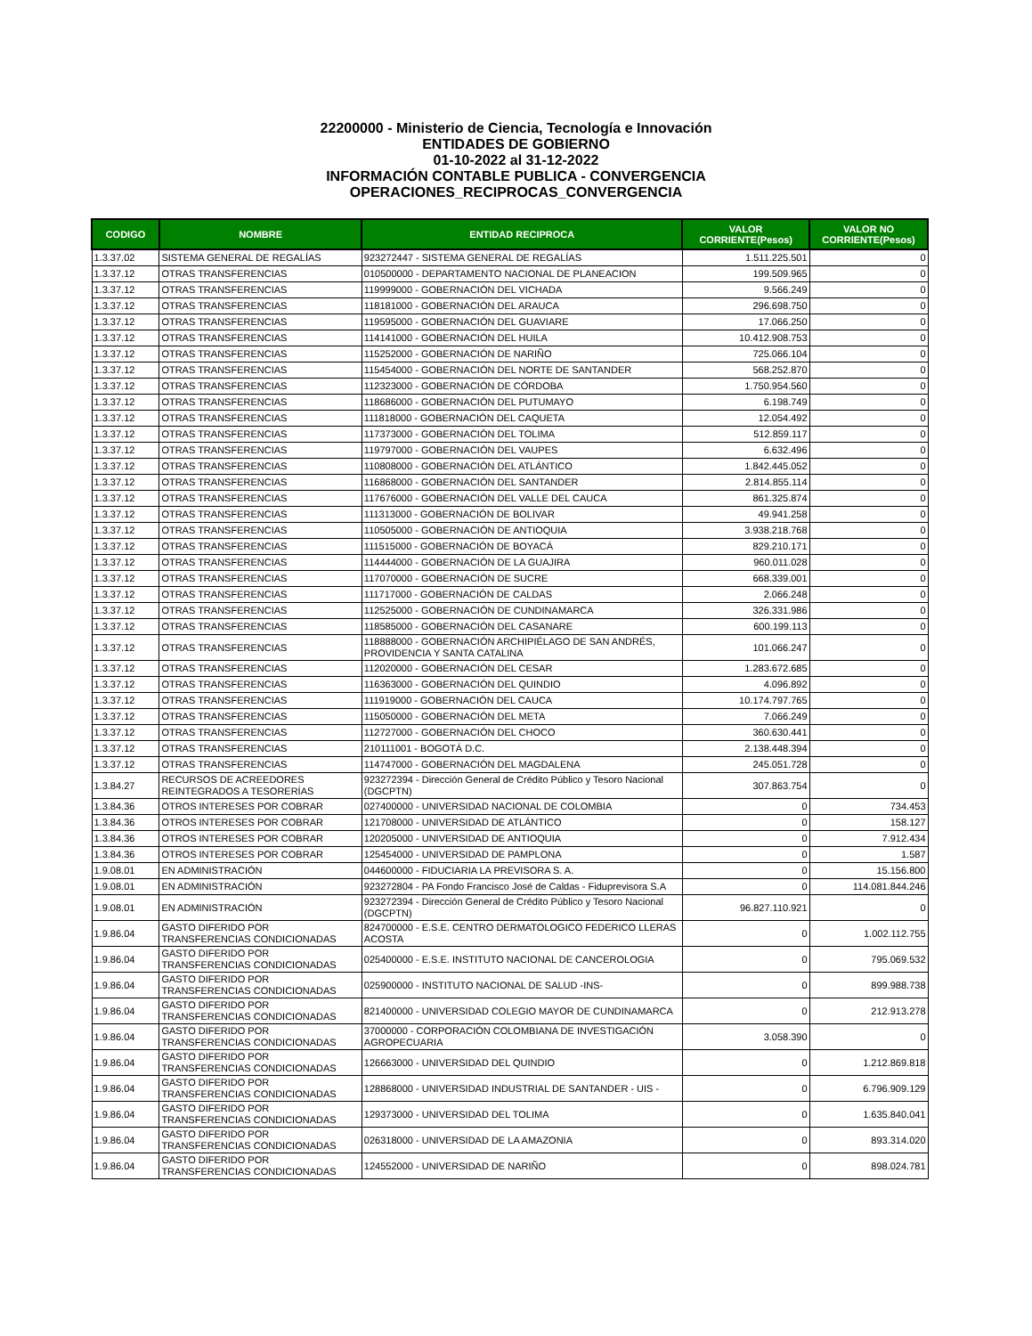22200000 - Ministerio de Ciencia, Tecnología e Innovación
ENTIDADES DE GOBIERNO
01-10-2022 al 31-12-2022
INFORMACIÓN CONTABLE PUBLICA - CONVERGENCIA
OPERACIONES_RECIPROCAS_CONVERGENCIA
| CODIGO | NOMBRE | ENTIDAD RECIPROCA | VALOR CORRIENTE(Pesos) | VALOR NO CORRIENTE(Pesos) |
| --- | --- | --- | --- | --- |
| 1.3.37.02 | SISTEMA GENERAL DE REGALÍAS | 923272447 - SISTEMA GENERAL DE REGALÍAS | 1.511.225.501 | 0 |
| 1.3.37.12 | OTRAS TRANSFERENCIAS | 010500000 - DEPARTAMENTO NACIONAL DE PLANEACION | 199.509.965 | 0 |
| 1.3.37.12 | OTRAS TRANSFERENCIAS | 119999000 - GOBERNACIÓN DEL VICHADA | 9.566.249 | 0 |
| 1.3.37.12 | OTRAS TRANSFERENCIAS | 118181000 - GOBERNACIÓN DEL ARAUCA | 296.698.750 | 0 |
| 1.3.37.12 | OTRAS TRANSFERENCIAS | 119595000 - GOBERNACIÓN DEL GUAVIARE | 17.066.250 | 0 |
| 1.3.37.12 | OTRAS TRANSFERENCIAS | 114141000 - GOBERNACIÓN DEL HUILA | 10.412.908.753 | 0 |
| 1.3.37.12 | OTRAS TRANSFERENCIAS | 115252000 - GOBERNACIÓN DE NARIÑO | 725.066.104 | 0 |
| 1.3.37.12 | OTRAS TRANSFERENCIAS | 115454000 - GOBERNACIÓN DEL NORTE DE SANTANDER | 568.252.870 | 0 |
| 1.3.37.12 | OTRAS TRANSFERENCIAS | 112323000 - GOBERNACIÓN DE CÓRDOBA | 1.750.954.560 | 0 |
| 1.3.37.12 | OTRAS TRANSFERENCIAS | 118686000 - GOBERNACIÓN DEL PUTUMAYO | 6.198.749 | 0 |
| 1.3.37.12 | OTRAS TRANSFERENCIAS | 111818000 - GOBERNACIÓN DEL CAQUETA | 12.054.492 | 0 |
| 1.3.37.12 | OTRAS TRANSFERENCIAS | 117373000 - GOBERNACIÓN DEL TOLIMA | 512.859.117 | 0 |
| 1.3.37.12 | OTRAS TRANSFERENCIAS | 119797000 - GOBERNACIÓN DEL VAUPES | 6.632.496 | 0 |
| 1.3.37.12 | OTRAS TRANSFERENCIAS | 110808000 - GOBERNACIÓN DEL ATLÁNTICO | 1.842.445.052 | 0 |
| 1.3.37.12 | OTRAS TRANSFERENCIAS | 116868000 - GOBERNACIÓN DEL SANTANDER | 2.814.855.114 | 0 |
| 1.3.37.12 | OTRAS TRANSFERENCIAS | 117676000 - GOBERNACIÓN DEL VALLE DEL CAUCA | 861.325.874 | 0 |
| 1.3.37.12 | OTRAS TRANSFERENCIAS | 111313000 - GOBERNACIÓN DE BOLIVAR | 49.941.258 | 0 |
| 1.3.37.12 | OTRAS TRANSFERENCIAS | 110505000 - GOBERNACIÓN DE ANTIOQUIA | 3.938.218.768 | 0 |
| 1.3.37.12 | OTRAS TRANSFERENCIAS | 111515000 - GOBERNACIÓN DE BOYACÁ | 829.210.171 | 0 |
| 1.3.37.12 | OTRAS TRANSFERENCIAS | 114444000 - GOBERNACIÓN DE LA GUAJIRA | 960.011.028 | 0 |
| 1.3.37.12 | OTRAS TRANSFERENCIAS | 117070000 - GOBERNACIÓN DE SUCRE | 668.339.001 | 0 |
| 1.3.37.12 | OTRAS TRANSFERENCIAS | 111717000 - GOBERNACIÓN DE CALDAS | 2.066.248 | 0 |
| 1.3.37.12 | OTRAS TRANSFERENCIAS | 112525000 - GOBERNACIÓN DE CUNDINAMARCA | 326.331.986 | 0 |
| 1.3.37.12 | OTRAS TRANSFERENCIAS | 118585000 - GOBERNACIÓN DEL CASANARE | 600.199.113 | 0 |
| 1.3.37.12 | OTRAS TRANSFERENCIAS | 118888000 - GOBERNACIÓN ARCHIPIÉLAGO DE SAN ANDRÉS, PROVIDENCIA Y SANTA CATALINA | 101.066.247 | 0 |
| 1.3.37.12 | OTRAS TRANSFERENCIAS | 112020000 - GOBERNACIÓN DEL CESAR | 1.283.672.685 | 0 |
| 1.3.37.12 | OTRAS TRANSFERENCIAS | 116363000 - GOBERNACIÓN DEL QUINDIO | 4.096.892 | 0 |
| 1.3.37.12 | OTRAS TRANSFERENCIAS | 111919000 - GOBERNACIÓN DEL CAUCA | 10.174.797.765 | 0 |
| 1.3.37.12 | OTRAS TRANSFERENCIAS | 115050000 - GOBERNACIÓN DEL META | 7.066.249 | 0 |
| 1.3.37.12 | OTRAS TRANSFERENCIAS | 112727000 - GOBERNACIÓN DEL CHOCO | 360.630.441 | 0 |
| 1.3.37.12 | OTRAS TRANSFERENCIAS | 210111001 - BOGOTÁ D.C. | 2.138.448.394 | 0 |
| 1.3.37.12 | OTRAS TRANSFERENCIAS | 114747000 - GOBERNACIÓN DEL MAGDALENA | 245.051.728 | 0 |
| 1.3.84.27 | RECURSOS DE ACREEDORES REINTEGRADOS A TESORERÍAS | 923272394 - Dirección General de Crédito Público y Tesoro Nacional (DGCPTN) | 307.863.754 | 0 |
| 1.3.84.36 | OTROS INTERESES POR COBRAR | 027400000 - UNIVERSIDAD NACIONAL DE COLOMBIA | 0 | 734.453 |
| 1.3.84.36 | OTROS INTERESES POR COBRAR | 121708000 - UNIVERSIDAD DE ATLÁNTICO | 0 | 158.127 |
| 1.3.84.36 | OTROS INTERESES POR COBRAR | 120205000 - UNIVERSIDAD DE ANTIOQUIA | 0 | 7.912.434 |
| 1.3.84.36 | OTROS INTERESES POR COBRAR | 125454000 - UNIVERSIDAD DE PAMPLONA | 0 | 1.587 |
| 1.9.08.01 | EN ADMINISTRACIÓN | 044600000 - FIDUCIARIA LA PREVISORA S. A. | 0 | 15.156.800 |
| 1.9.08.01 | EN ADMINISTRACIÓN | 923272804 - PA Fondo Francisco José de Caldas - Fiduprevisora S.A | 0 | 114.081.844.246 |
| 1.9.08.01 | EN ADMINISTRACIÓN | 923272394 - Dirección General de Crédito Público y Tesoro Nacional (DGCPTN) | 96.827.110.921 | 0 |
| 1.9.86.04 | GASTO DIFERIDO POR TRANSFERENCIAS CONDICIONADAS | 824700000 - E.S.E. CENTRO DERMATOLOGICO FEDERICO LLERAS ACOSTA | 0 | 1.002.112.755 |
| 1.9.86.04 | GASTO DIFERIDO POR TRANSFERENCIAS CONDICIONADAS | 025400000 - E.S.E. INSTITUTO NACIONAL DE CANCEROLOGIA | 0 | 795.069.532 |
| 1.9.86.04 | GASTO DIFERIDO POR TRANSFERENCIAS CONDICIONADAS | 025900000 - INSTITUTO NACIONAL DE SALUD -INS- | 0 | 899.988.738 |
| 1.9.86.04 | GASTO DIFERIDO POR TRANSFERENCIAS CONDICIONADAS | 821400000 - UNIVERSIDAD COLEGIO MAYOR DE CUNDINAMARCA | 0 | 212.913.278 |
| 1.9.86.04 | GASTO DIFERIDO POR TRANSFERENCIAS CONDICIONADAS | 37000000 - CORPORACIÓN COLOMBIANA DE INVESTIGACIÓN AGROPECUARIA | 3.058.390 | 0 |
| 1.9.86.04 | GASTO DIFERIDO POR TRANSFERENCIAS CONDICIONADAS | 126663000 - UNIVERSIDAD DEL QUINDIO | 0 | 1.212.869.818 |
| 1.9.86.04 | GASTO DIFERIDO POR TRANSFERENCIAS CONDICIONADAS | 128868000 - UNIVERSIDAD INDUSTRIAL DE SANTANDER - UIS - | 0 | 6.796.909.129 |
| 1.9.86.04 | GASTO DIFERIDO POR TRANSFERENCIAS CONDICIONADAS | 129373000 - UNIVERSIDAD DEL TOLIMA | 0 | 1.635.840.041 |
| 1.9.86.04 | GASTO DIFERIDO POR TRANSFERENCIAS CONDICIONADAS | 026318000 - UNIVERSIDAD DE LA AMAZONIA | 0 | 893.314.020 |
| 1.9.86.04 | GASTO DIFERIDO POR TRANSFERENCIAS CONDICIONADAS | 124552000 - UNIVERSIDAD DE NARIÑO | 0 | 898.024.781 |